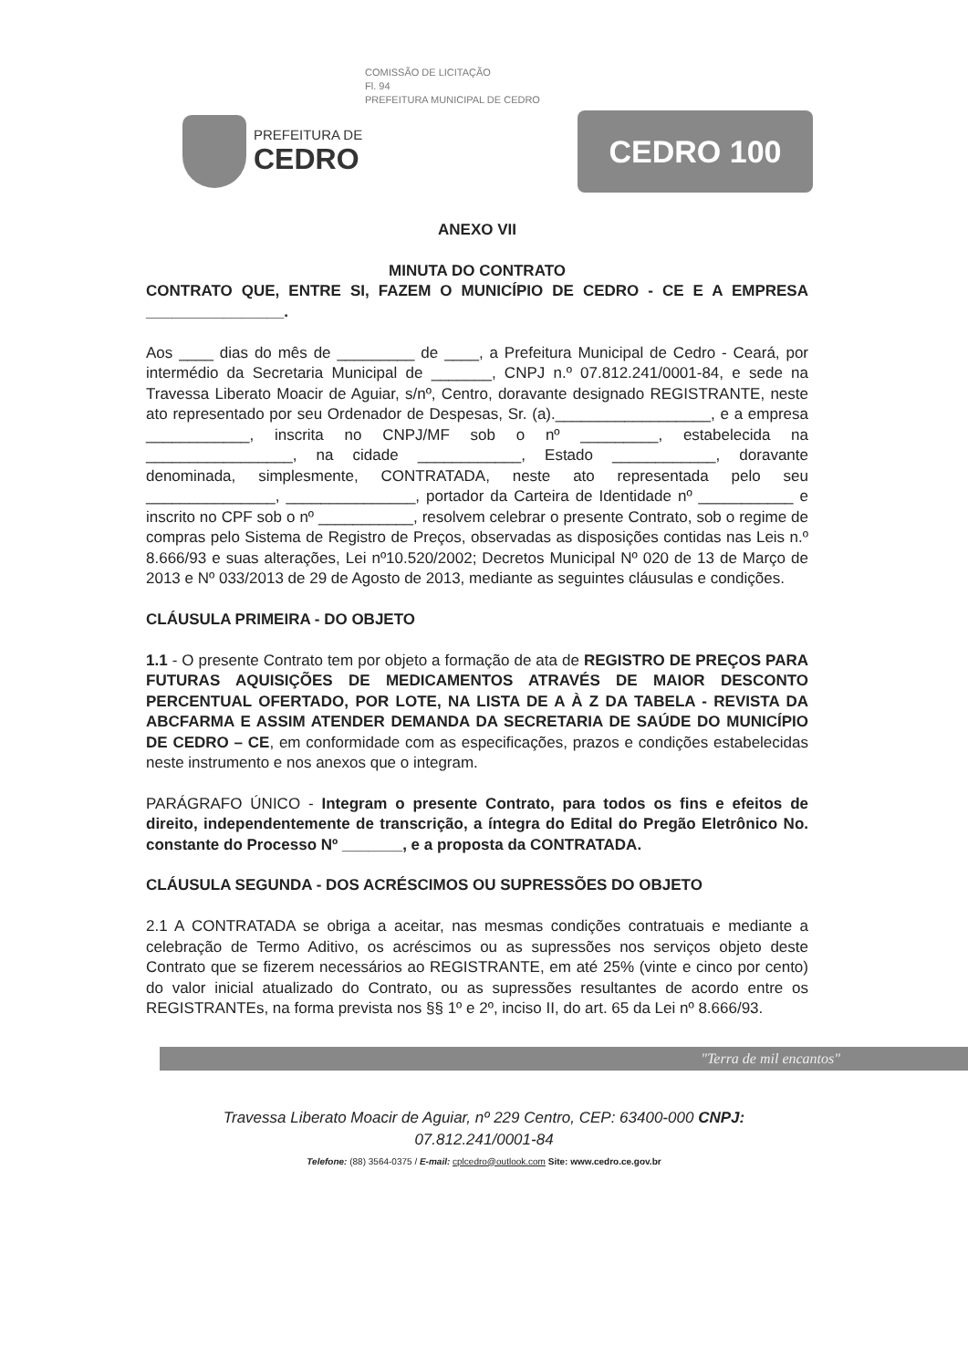COMISSÃO DE LICITAÇÃO
Fl. 94
PREFEITURA MUNICIPAL DE CEDRO
PREFEITURA DE
CEDRO
CEDRO 100
ANEXO VII
MINUTA DO CONTRATO
CONTRATO QUE, ENTRE SI, FAZEM O MUNICÍPIO DE CEDRO - CE E A EMPRESA ________________.
Aos ____ dias do mês de _________ de ____, a Prefeitura Municipal de Cedro - Ceará, por intermédio da Secretaria Municipal de _______, CNPJ n.º 07.812.241/0001-84, e sede na Travessa Liberato Moacir de Aguiar, s/nº, Centro, doravante designado REGISTRANTE, neste ato representado por seu Ordenador de Despesas, Sr. (a).__________________, e a empresa ____________, inscrita no CNPJ/MF sob o nº _________, estabelecida na _________________, na cidade ____________, Estado ____________, doravante denominada, simplesmente, CONTRATADA, neste ato representada pelo seu _______________, _______________, portador da Carteira de Identidade nº ___________ e inscrito no CPF sob o nº ___________, resolvem celebrar o presente Contrato, sob o regime de compras pelo Sistema de Registro de Preços, observadas as disposições contidas nas Leis n.º 8.666/93 e suas alterações, Lei nº10.520/2002; Decretos Municipal Nº 020 de 13 de Março de 2013 e Nº 033/2013 de 29 de Agosto de 2013, mediante as seguintes cláusulas e condições.
CLÁUSULA PRIMEIRA - DO OBJETO
1.1 - O presente Contrato tem por objeto a formação de ata de REGISTRO DE PREÇOS PARA FUTURAS AQUISIÇÕES DE MEDICAMENTOS ATRAVÉS DE MAIOR DESCONTO PERCENTUAL OFERTADO, POR LOTE, NA LISTA DE A À Z DA TABELA - REVISTA DA ABCFARMA E ASSIM ATENDER DEMANDA DA SECRETARIA DE SAÚDE DO MUNICÍPIO DE CEDRO – CE, em conformidade com as especificações, prazos e condições estabelecidas neste instrumento e nos anexos que o integram.
PARÁGRAFO ÚNICO - Integram o presente Contrato, para todos os fins e efeitos de direito, independentemente de transcrição, a íntegra do Edital do Pregão Eletrônico No. constante do Processo Nº _______, e a proposta da CONTRATADA.
CLÁUSULA SEGUNDA - DOS ACRÉSCIMOS OU SUPRESSÕES DO OBJETO
2.1 A CONTRATADA se obriga a aceitar, nas mesmas condições contratuais e mediante a celebração de Termo Aditivo, os acréscimos ou as supressões nos serviços objeto deste Contrato que se fizerem necessários ao REGISTRANTE, em até 25% (vinte e cinco por cento) do valor inicial atualizado do Contrato, ou as supressões resultantes de acordo entre os REGISTRANTEs, na forma prevista nos §§ 1º e 2º, inciso II, do art. 65 da Lei nº 8.666/93.
"Terra de mil encantos"
Travessa Liberato Moacir de Aguiar, nº 229 Centro, CEP: 63400-000 CNPJ:
07.812.241/0001-84
Telefone: (88) 3564-0375 / E-mail: cplcedro@outlook.com Site: www.cedro.ce.gov.br